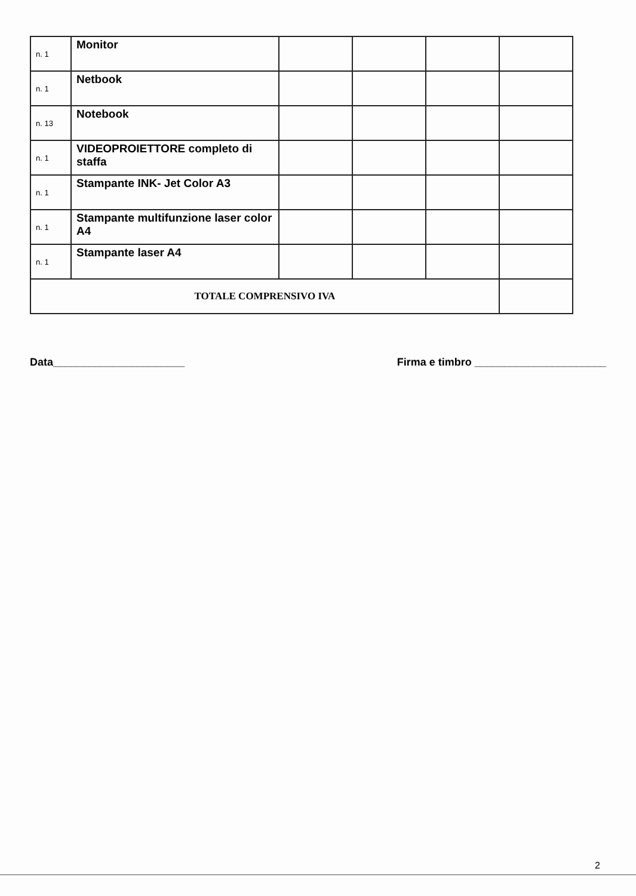| n. 1 | Monitor | | | | |
| n. 1 | Netbook | | | | |
| n. 13 | Notebook | | | | |
| n. 1 | VIDEOPROIETTORE completo di staffa | | | | |
| n. 1 | Stampante INK- Jet Color A3 | | | | |
| n. 1 | Stampante multifunzione laser color A4 | | | | |
| n. 1 | Stampante laser A4 | | | | |
| TOTALE COMPRENSIVO IVA | | | | | |
Data______________________ Firma e timbro ______________________
2